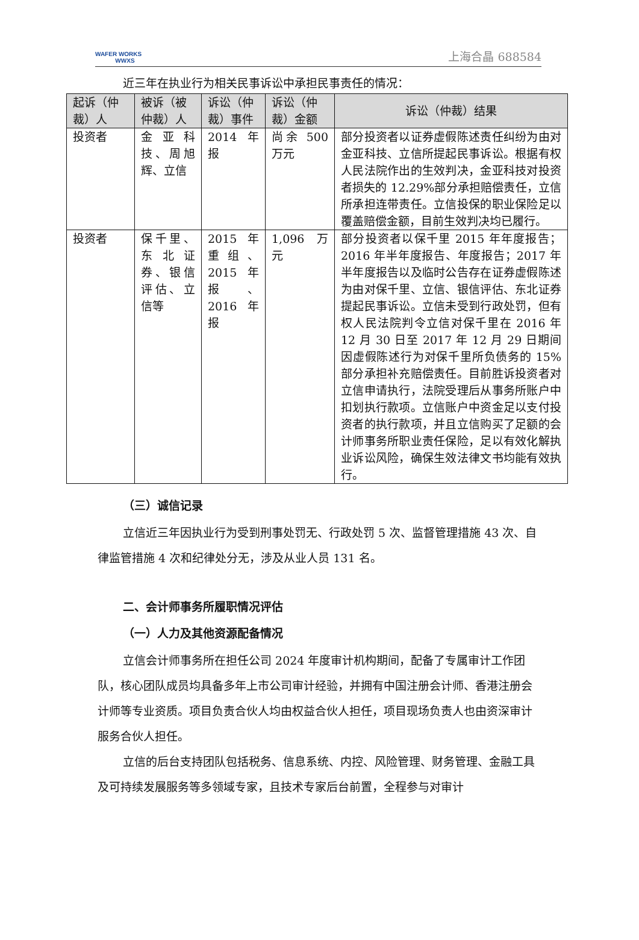WAFER WORKS
WWXS
上海合晶 688584
近三年在执业行为相关民事诉讼中承担民事责任的情况：
| 起诉（仲裁）人 | 被诉（被仲裁）人 | 诉讼（仲裁）事件 | 诉讼（仲裁）金额 | 诉讼（仲裁）结果 |
| --- | --- | --- | --- | --- |
| 投资者 | 金亚科技、周旭辉、立信 | 2014 年报 | 尚余 500 万元 | 部分投资者以证券虚假陈述责任纠纷为由对金亚科技、立信所提起民事诉讼。根据有权人民法院作出的生效判决，金亚科技对投资者损失的 12.29%部分承担赔偿责任，立信所承担连带责任。立信投保的职业保险足以覆盖赔偿金额，目前生效判决均已履行。 |
| 投资者 | 保千里、东北证券、银信评估、立信等 | 2015 年重组、2015 年报、2016 年报 | 1,096 万元 | 部分投资者以保千里 2015 年年度报告；2016 年半年度报告、年度报告；2017 年半年度报告以及临时公告存在证券虚假陈述为由对保千里、立信、银信评估、东北证券提起民事诉讼。立信未受到行政处罚，但有权人民法院判令立信对保千里在 2016 年 12 月 30 日至 2017 年 12 月 29 日期间因虚假陈述行为对保千里所负债务的 15%部分承担补充赔偿责任。目前胜诉投资者对立信申请执行，法院受理后从事务所账户中扣划执行款项。立信账户中资金足以支付投资者的执行款项，并且立信购买了足额的会计师事务所职业责任保险，足以有效化解执业诉讼风险，确保生效法律文书均能有效执行。 |
（三）诚信记录
立信近三年因执业行为受到刑事处罚无、行政处罚 5 次、监督管理措施 43 次、自律监管措施 4 次和纪律处分无，涉及从业人员 131 名。
二、会计师事务所履职情况评估
（一）人力及其他资源配备情况
立信会计师事务所在担任公司 2024 年度审计机构期间，配备了专属审计工作团队，核心团队成员均具备多年上市公司审计经验，并拥有中国注册会计师、香港注册会计师等专业资质。项目负责合伙人均由权益合伙人担任，项目现场负责人也由资深审计服务合伙人担任。
立信的后台支持团队包括税务、信息系统、内控、风险管理、财务管理、金融工具及可持续发展服务等多领域专家，且技术专家后台前置，全程参与对审计